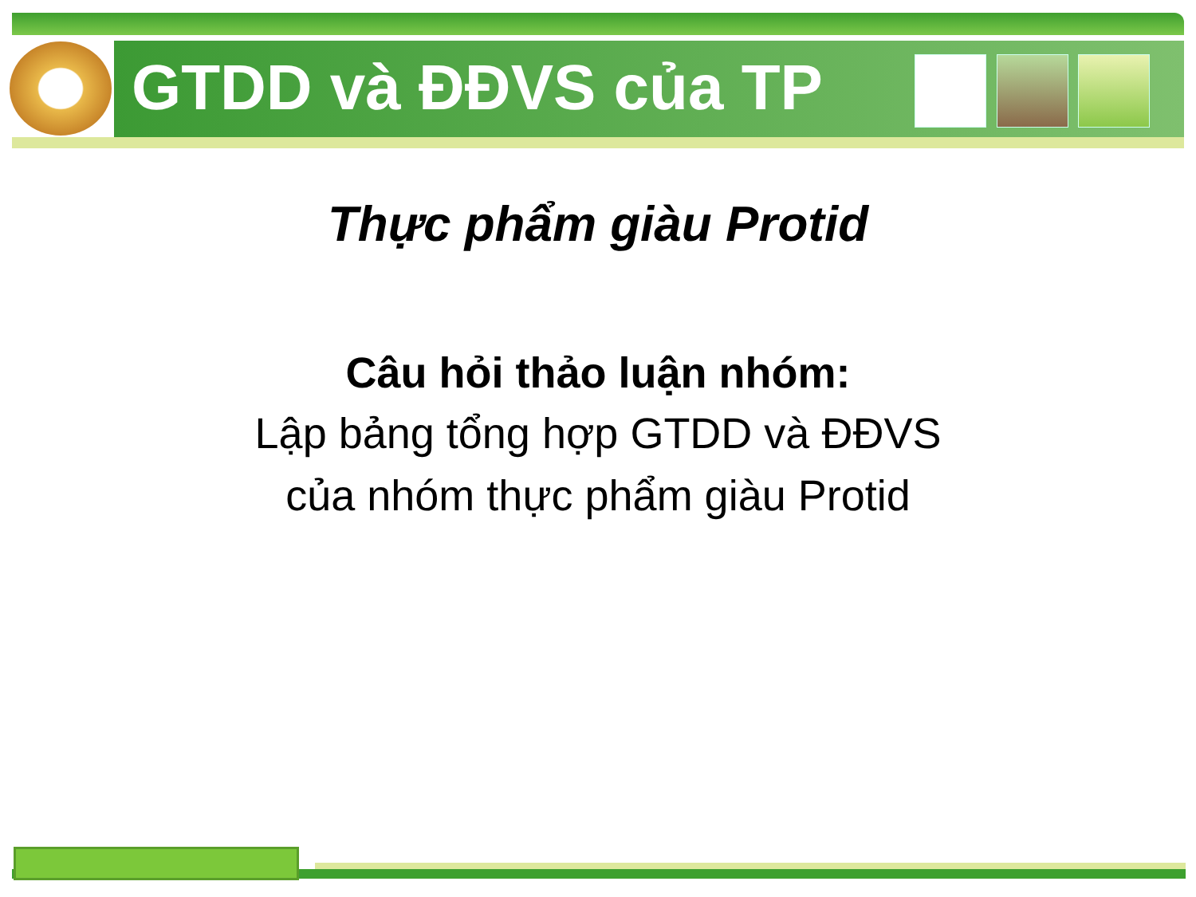GTDD và ĐĐVS của TP
Thực phẩm giàu Protid
Câu hỏi thảo luận nhóm:
Lập bảng tổng hợp GTDD và ĐĐVS
của nhóm thực phẩm giàu Protid